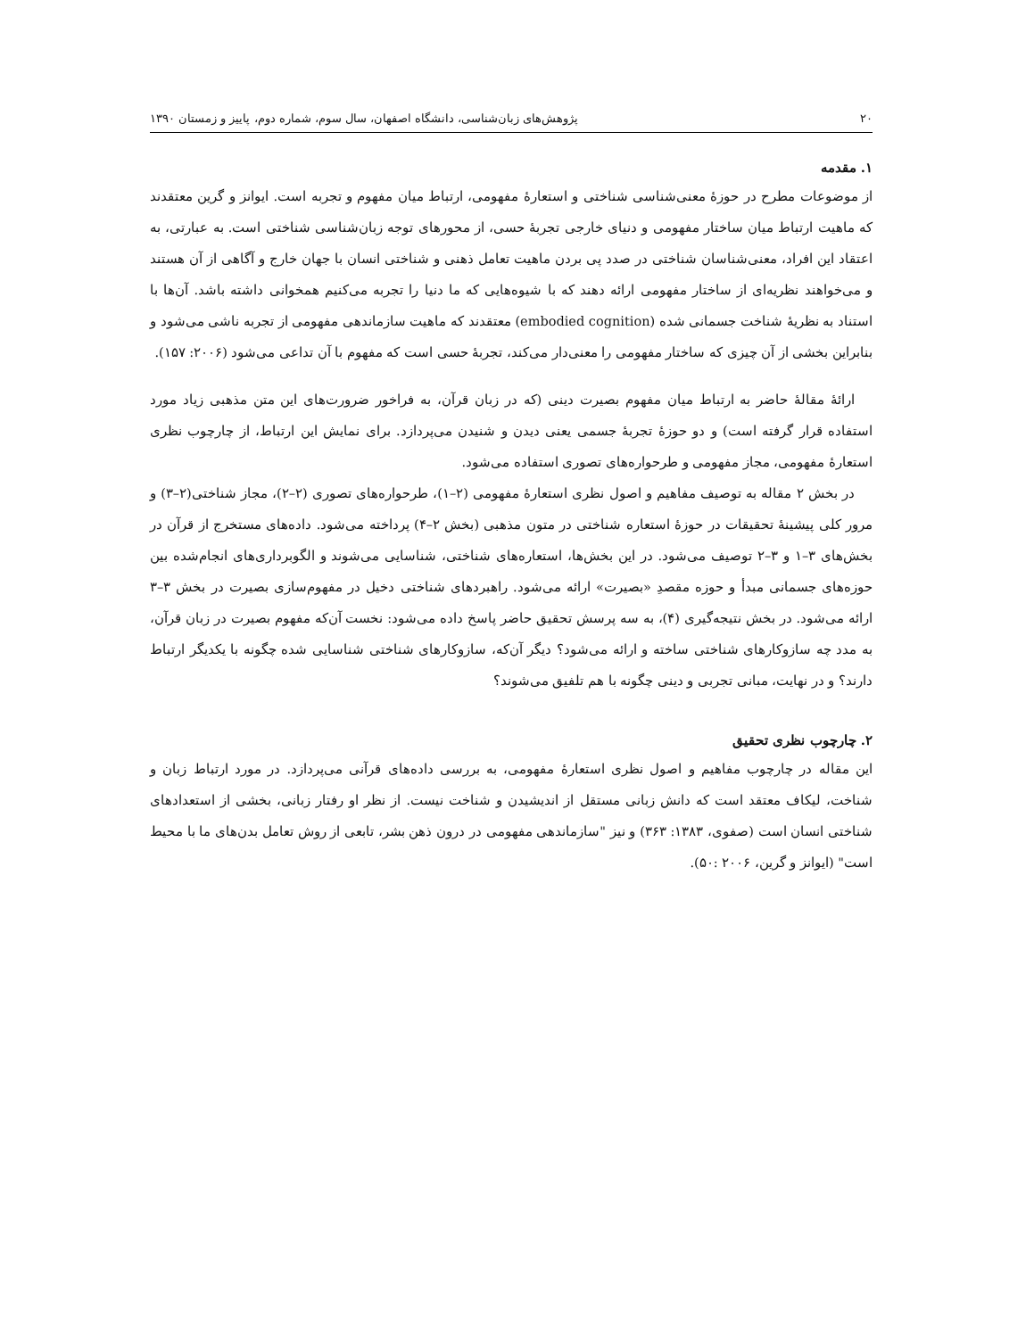۲۰ پژوهش‌های زبان‌شناسی، دانشگاه اصفهان، سال سوم، شماره دوم، پاییز و زمستان ۱۳۹۰
۱. مقدمه
از موضوعات مطرح در حوزهٔ معنی‌شناسی شناختی و استعارهٔ مفهومی، ارتباط میان مفهوم و تجربه است. ایوانز و گرین معتقدند که ماهیت ارتباط میان ساختار مفهومی و دنیای خارجی تجربهٔ حسی، از محورهای توجه زبان‌شناسی شناختی است. به عبارتی، به اعتقاد این افراد، معنی‌شناسان شناختی در صدد پی بردن ماهیت تعامل ذهنی و شناختی انسان با جهان خارج و آگاهی از آن هستند و می‌خواهند نظریه‌ای از ساختار مفهومی ارائه دهند که با شیوه‌هایی که ما دنیا را تجربه می‌کنیم همخوانی داشته باشد. آن‌ها با استناد به نظریهٔ شناخت جسمانی شده (embodied cognition) معتقدند که ماهیت سازماندهی مفهومی از تجربه ناشی می‌شود و بنابراین بخشی از آن چیزی که ساختار مفهومی را معنی‌دار می‌کند، تجربهٔ حسی است که مفهوم با آن تداعی می‌شود (۲۰۰۶: ۱۵۷).
ارائهٔ مقالهٔ حاضر به ارتباط میان مفهوم بصیرت دینی (که در زبان قرآن، به فراخور ضرورت‌های این متن مذهبی زیاد مورد استفاده قرار گرفته است) و دو حوزهٔ تجربهٔ جسمی یعنی دیدن و شنیدن می‌پردازد. برای نمایش این ارتباط، از چارچوب نظری استعارهٔ مفهومی، مجاز مفهومی و طرحواره‌های تصوری استفاده می‌شود.
در بخش ۲ مقاله به توصیف مفاهیم و اصول نظری استعارهٔ مفهومی (۲–۱)، طرحواره‌های تصوری (۲–۲)، مجاز شناختی(۲–۳) و مرور کلی پیشینهٔ تحقیقات در حوزهٔ استعاره شناختی در متون مذهبی (بخش ۲–۴) پرداخته می‌شود. داده‌های مستخرج از قرآن در بخش‌های ۳–۱ و ۳–۲ توصیف می‌شود. در این بخش‌ها، استعاره‌های شناختی، شناسایی می‌شوند و الگوبرداری‌های انجام‌شده بین حوزه‌های جسمانی مبدأ و حوزه مقصدِ «بصیرت» ارائه می‌شود. راهبردهای شناختی دخیل در مفهوم‌سازی بصیرت در بخش ۳–۳ ارائه می‌شود. در بخش نتیجه‌گیری (۴)، به سه پرسش تحقیق حاضر پاسخ داده می‌شود: نخست آن‌که مفهوم بصیرت در زبان قرآن، به مدد چه سازوکارهای شناختی ساخته و ارائه می‌شود؟ دیگر آن‌که، سازوکارهای شناختی شناسایی شده چگونه با یکدیگر ارتباط دارند؟ و در نهایت، مبانی تجربی و دینی چگونه با هم تلفیق می‌شوند؟
۲. چارچوب نظری تحقیق
این مقاله در چارچوب مفاهیم و اصول نظری استعارهٔ مفهومی، به بررسی داده‌های قرآنی می‌پردازد. در مورد ارتباط زبان و شناخت، لیکاف معتقد است که دانش زبانی مستقل از اندیشیدن و شناخت نیست. از نظر او رفتار زبانی، بخشی از استعدادهای شناختی انسان است (صفوی، ۱۳۸۳: ۳۶۳) و نیز "سازماندهی مفهومی در درون ذهن بشر، تابعی از روش تعامل بدن‌های ما با محیط است" (ایوانز و گرین، ۲۰۰۶ :۵۰).